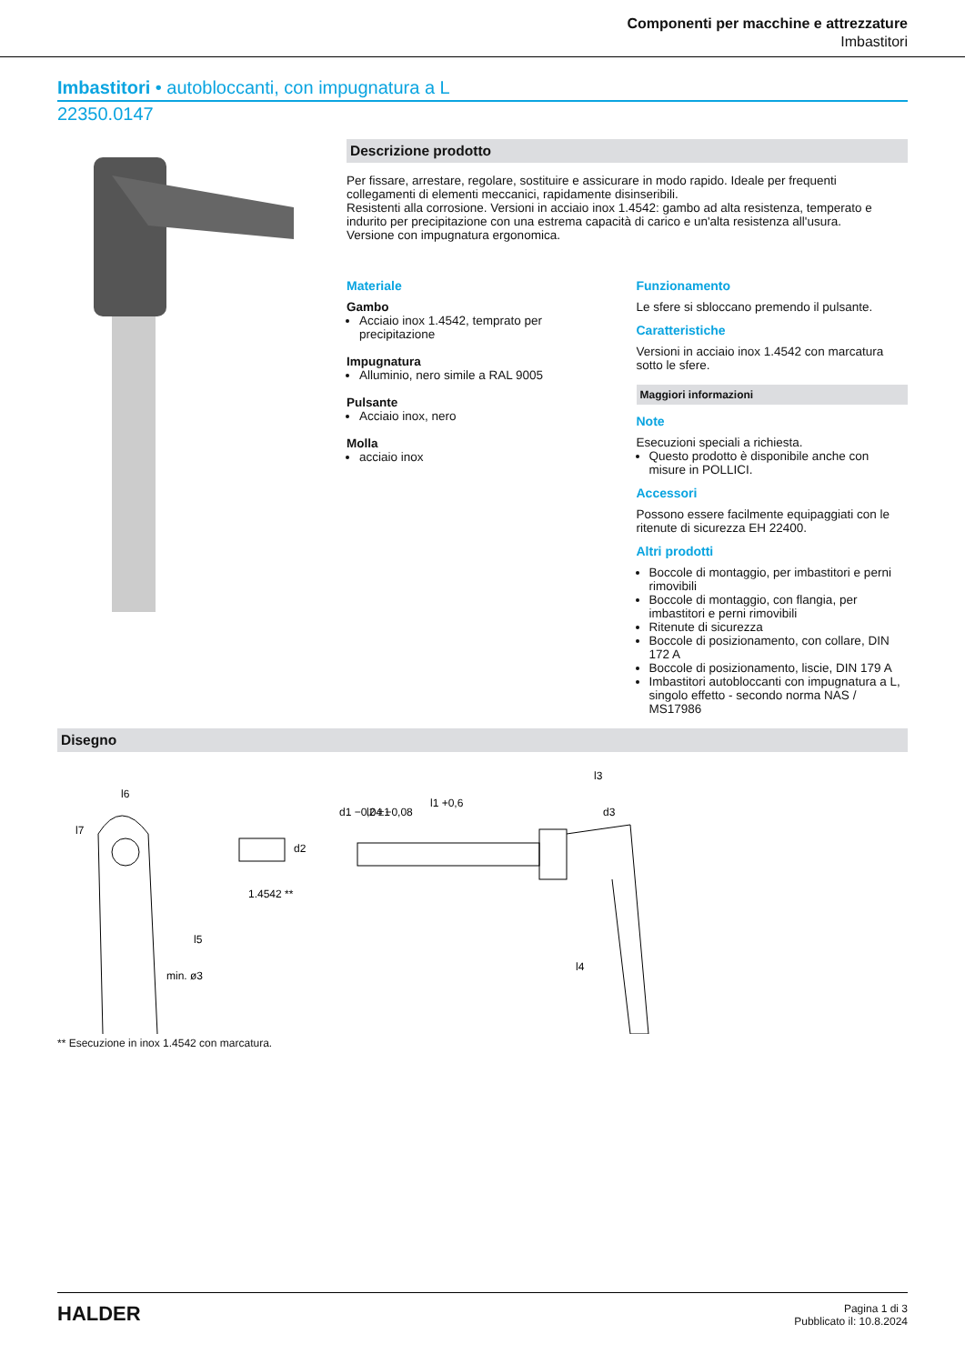Componenti per macchine e attrezzature
Imbastitori
Imbastitori • autobloccanti, con impugnatura a L
22350.0147
Descrizione prodotto
Per fissare, arrestare, regolare, sostituire e assicurare in modo rapido. Ideale per frequenti collegamenti di elementi meccanici, rapidamente disinseribili.
Resistenti alla corrosione. Versioni in acciaio inox 1.4542: gambo ad alta resistenza, temperato e indurito per precipitazione con una estrema capacità di carico e un'alta resistenza all'usura.
Versione con impugnatura ergonomica.
Materiale
Gambo
Acciaio inox 1.4542, temprato per precipitazione
Impugnatura
Alluminio, nero simile a RAL 9005
Pulsante
Acciaio inox, nero
Molla
acciaio inox
Funzionamento
Le sfere si sbloccano premendo il pulsante.
Caratteristiche
Versioni in acciaio inox 1.4542 con marcatura sotto le sfere.
Maggiori informazioni
Note
Esecuzioni speciali a richiesta.
Questo prodotto è disponibile anche con misure in POLLICI.
Accessori
Possono essere facilmente equipaggiati con le ritenute di sicurezza EH 22400.
Altri prodotti
Boccole di montaggio, per imbastitori e perni rimovibili
Boccole di montaggio, con flangia, per imbastitori e perni rimovibili
Ritenute di sicurezza
Boccole di posizionamento, con collare, DIN 172 A
Boccole di posizionamento, liscie, DIN 179 A
Imbastitori autobloccanti con impugnatura a L, singolo effetto - secondo norma NAS / MS17986
Disegno
l6
1.4542 **
l1 +0,6
l2 ±1
l3
l4
l5
l7
d1 −0,04 −0,08
d2
d3
min. ø3
** Esecuzione in inox 1.4542 con marcatura.
HALDER
Pagina 1 di 3
Pubblicato il: 10.8.2024